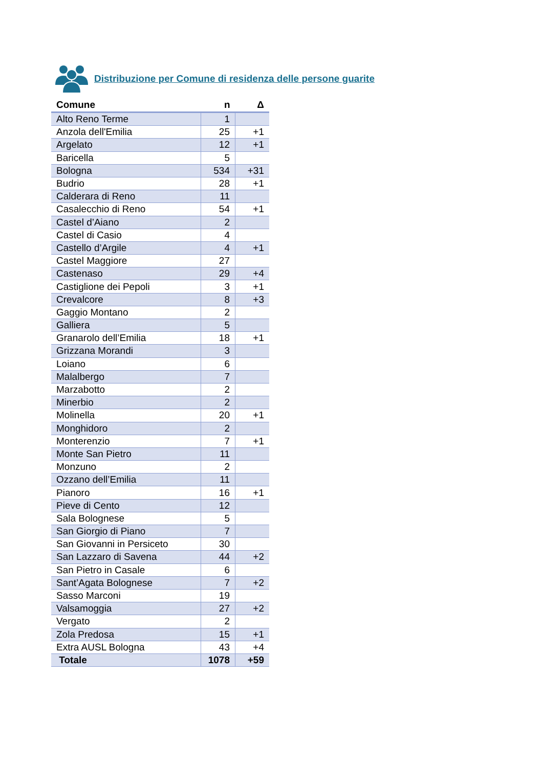Distribuzione per Comune di residenza delle persone guarite
| Comune | n | Δ |
| --- | --- | --- |
| Alto Reno Terme | 1 | |
| Anzola dell'Emilia | 25 | +1 |
| Argelato | 12 | +1 |
| Baricella | 5 | |
| Bologna | 534 | +31 |
| Budrio | 28 | +1 |
| Calderara di Reno | 11 | |
| Casalecchio di Reno | 54 | +1 |
| Castel d’Aiano | 2 | |
| Castel di Casio | 4 | |
| Castello d’Argile | 4 | +1 |
| Castel Maggiore | 27 | |
| Castenaso | 29 | +4 |
| Castiglione dei Pepoli | 3 | +1 |
| Crevalcore | 8 | +3 |
| Gaggio Montano | 2 | |
| Galliera | 5 | |
| Granarolo dell’Emilia | 18 | +1 |
| Grizzana Morandi | 3 | |
| Loiano | 6 | |
| Malalbergo | 7 | |
| Marzabotto | 2 | |
| Minerbio | 2 | |
| Molinella | 20 | +1 |
| Monghidoro | 2 | |
| Monterenzio | 7 | +1 |
| Monte San Pietro | 11 | |
| Monzuno | 2 | |
| Ozzano dell’Emilia | 11 | |
| Pianoro | 16 | +1 |
| Pieve di Cento | 12 | |
| Sala Bolognese | 5 | |
| San Giorgio di Piano | 7 | |
| San Giovanni in Persiceto | 30 | |
| San Lazzaro di Savena | 44 | +2 |
| San Pietro in Casale | 6 | |
| Sant’Agata Bolognese | 7 | +2 |
| Sasso Marconi | 19 | |
| Valsamoggia | 27 | +2 |
| Vergato | 2 | |
| Zola Predosa | 15 | +1 |
| Extra AUSL Bologna | 43 | +4 |
| Totale | 1078 | +59 |